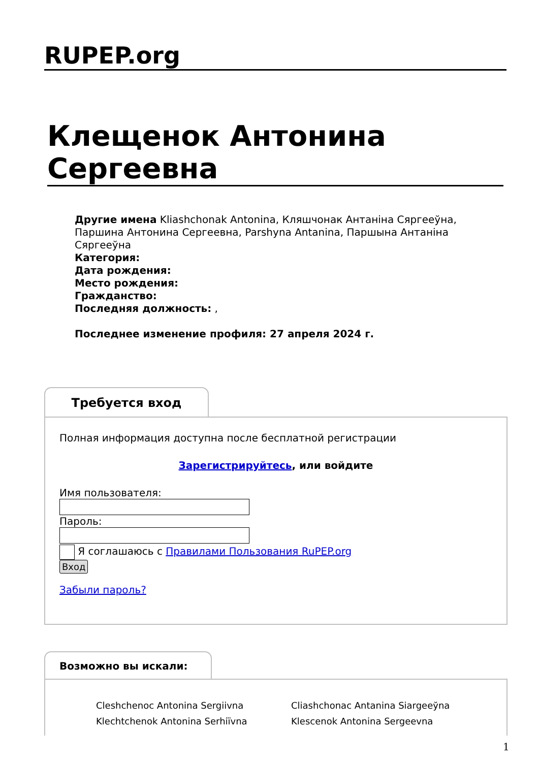RUPEP.org
Клещенок Антонина Сергеевна
Другие имена Kliashchonak Antonina, Кляшчонак Антаніна Сяргееўна, Паршина Антонина Сергеевна, Parshyna Antanina, Паршына Антаніна Сяргееўна
Категория:
Дата рождения:
Место рождения:
Гражданство:
Последняя должность: ,
Последнее изменение профиля: 27 апреля 2024 г.
Требуется вход
Полная информация доступна после бесплатной регистрации
Зарегистрируйтесь, или войдите
Имя пользователя:
Пароль:
Я соглашаюсь с Правилами Пользования RuPEP.org
Вход
Забыли пароль?
Возможно вы искали:
Cleshchenoc Antonina Sergiivna
Cliashchonac Antanina Siargeeўna
Klechtchenok Antonina Serhiïvna
Klescenok Antonina Sergeevna
1